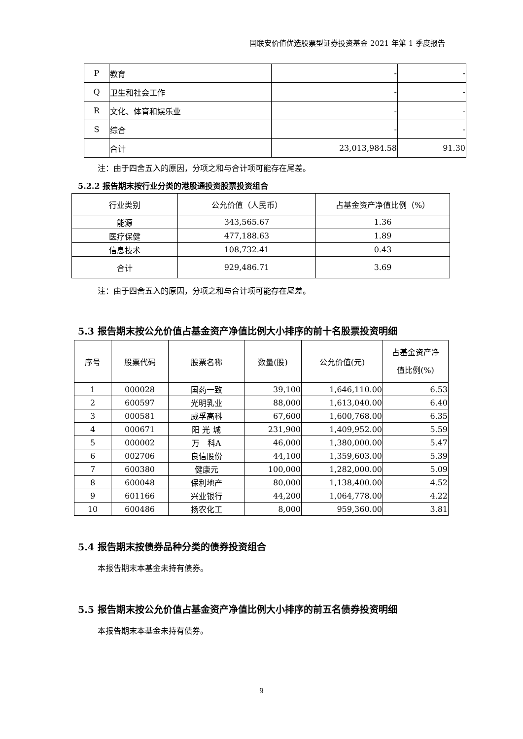国联安价值优选股票型证券投资基金 2021 年第 1 季度报告
| P | 教育 | - | - |
| Q | 卫生和社会工作 | - | - |
| R | 文化、体育和娱乐业 | - | - |
| S | 综合 | - | - |
| | 合计 | 23,013,984.58 | 91.30 |
注：由于四舍五入的原因，分项之和与合计项可能存在尾差。
5.2.2 报告期末按行业分类的港股通投资股票投资组合
| 行业类别 | 公允价值（人民币） | 占基金资产净值比例（%） |
| 能源 | 343,565.67 | 1.36 |
| 医疗保健 | 477,188.63 | 1.89 |
| 信息技术 | 108,732.41 | 0.43 |
| 合计 | 929,486.71 | 3.69 |
注：由于四舍五入的原因，分项之和与合计项可能存在尾差。
5.3 报告期末按公允价值占基金资产净值比例大小排序的前十名股票投资明细
| 序号 | 股票代码 | 股票名称 | 数量(股) | 公允价值(元) | 占基金资产净 值比例(%) |
| 1 | 000028 | 国药一致 | 39,100 | 1,646,110.00 | 6.53 |
| 2 | 600597 | 光明乳业 | 88,000 | 1,613,040.00 | 6.40 |
| 3 | 000581 | 威孚高科 | 67,600 | 1,600,768.00 | 6.35 |
| 4 | 000671 | 阳 光 城 | 231,900 | 1,409,952.00 | 5.59 |
| 5 | 000002 | 万 科A | 46,000 | 1,380,000.00 | 5.47 |
| 6 | 002706 | 良信股份 | 44,100 | 1,359,603.00 | 5.39 |
| 7 | 600380 | 健康元 | 100,000 | 1,282,000.00 | 5.09 |
| 8 | 600048 | 保利地产 | 80,000 | 1,138,400.00 | 4.52 |
| 9 | 601166 | 兴业银行 | 44,200 | 1,064,778.00 | 4.22 |
| 10 | 600486 | 扬农化工 | 8,000 | 959,360.00 | 3.81 |
5.4 报告期末按债券品种分类的债券投资组合
本报告期末本基金未持有债券。
5.5 报告期末按公允价值占基金资产净值比例大小排序的前五名债券投资明细
本报告期末本基金未持有债券。
9